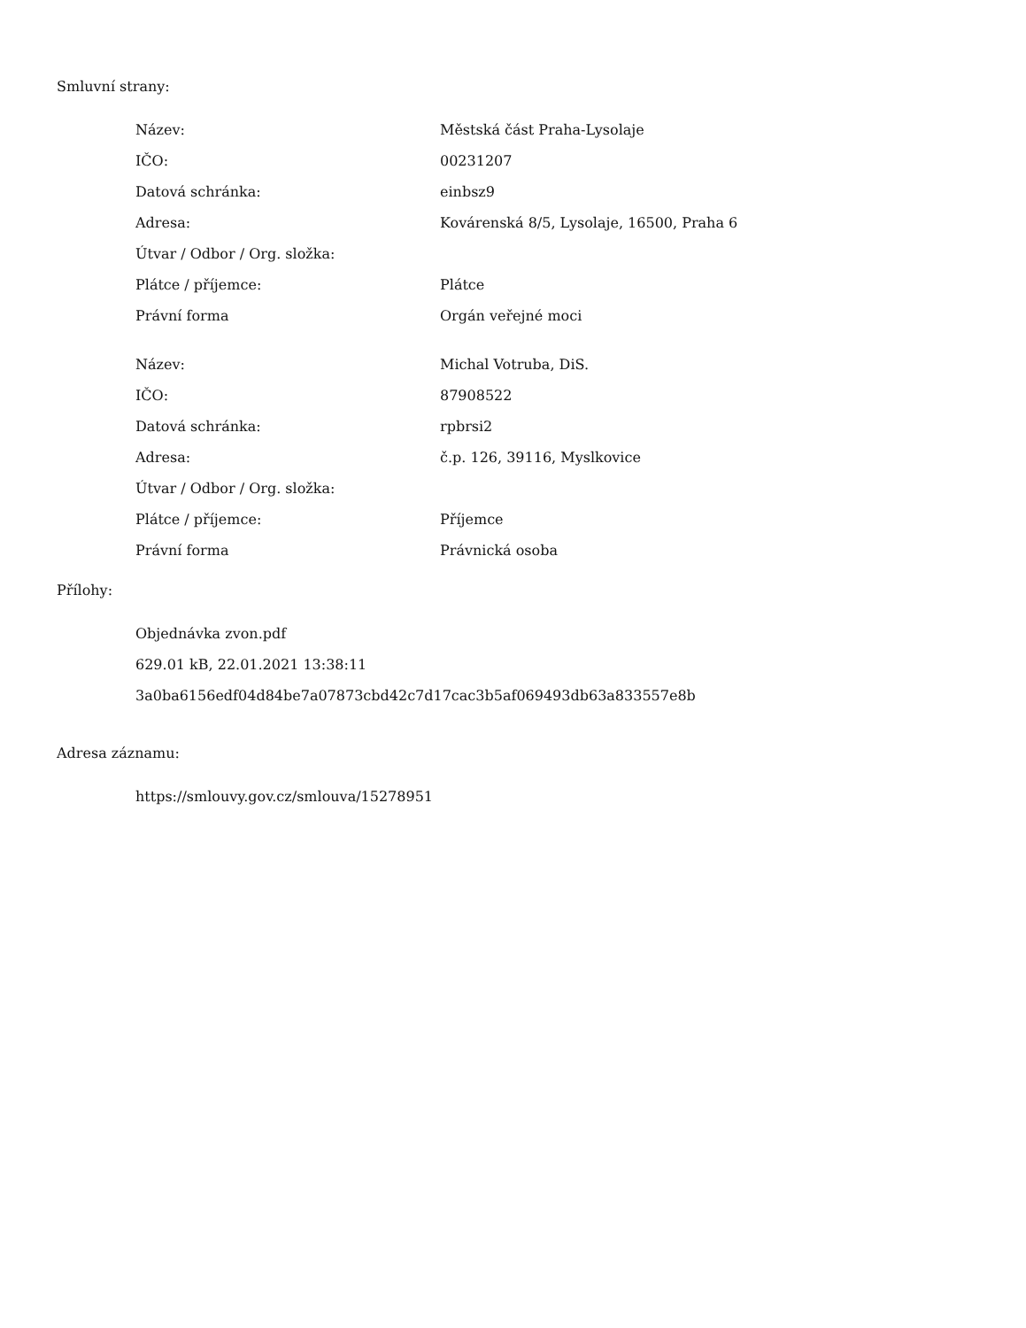Smluvní strany:
| Název: | Městská část Praha-Lysolaje |
| IČO: | 00231207 |
| Datová schránka: | einbsz9 |
| Adresa: | Kovárenská 8/5, Lysolaje, 16500, Praha 6 |
| Útvar / Odbor / Org. složka: | |
| Plátce / příjemce: | Plátce |
| Právní forma | Orgán veřejné moci |
| Název: | Michal Votruba, DiS. |
| IČO: | 87908522 |
| Datová schránka: | rpbrsi2 |
| Adresa: | č.p. 126, 39116, Myslkovice |
| Útvar / Odbor / Org. složka: | |
| Plátce / příjemce: | Příjemce |
| Právní forma | Právnická osoba |
Přílohy:
Objednávka zvon.pdf
629.01 kB, 22.01.2021 13:38:11
3a0ba6156edf04d84be7a07873cbd42c7d17cac3b5af069493db63a833557e8b
Adresa záznamu:
https://smlouvy.gov.cz/smlouva/15278951